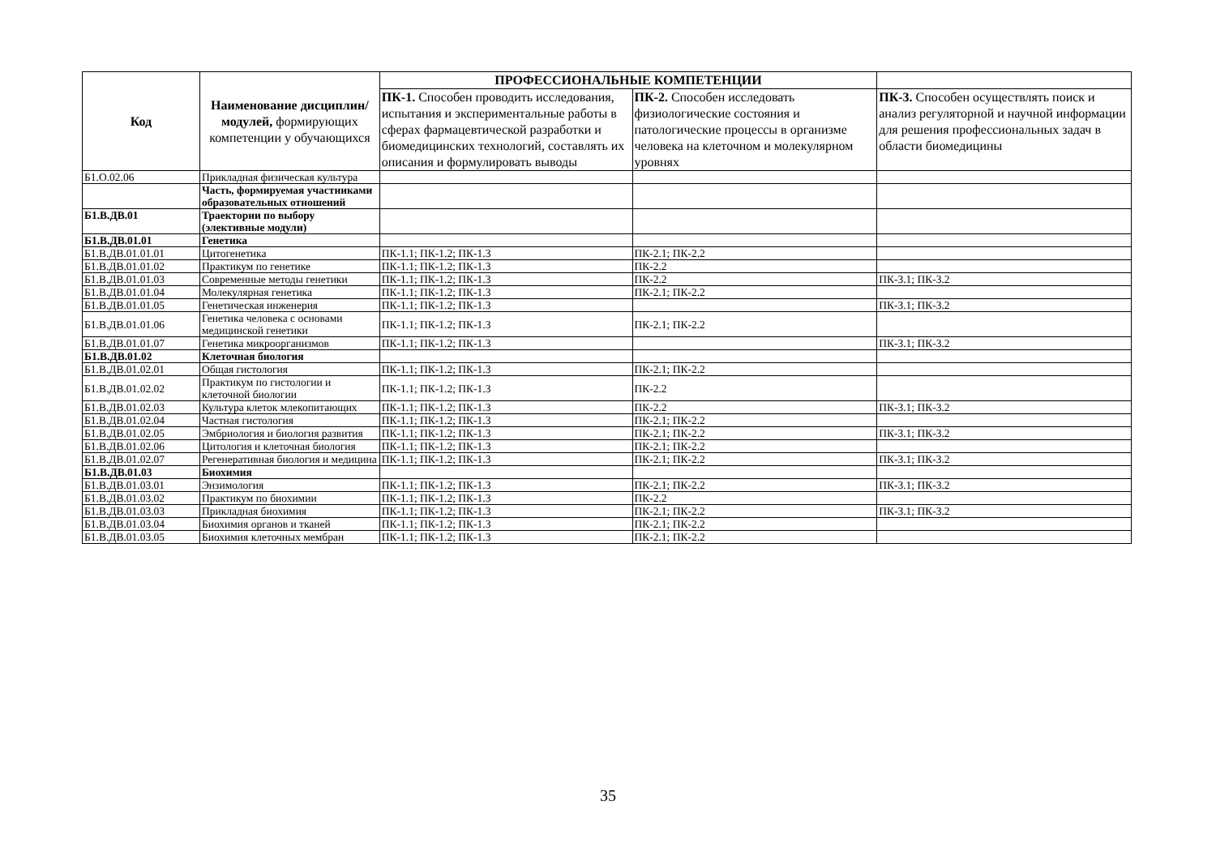| Код | Наименование дисциплин/модулей, формирующих компетенции у обучающихся | ПРОФЕССИОНАЛЬНЫЕ КОМПЕТЕНЦИИ | | |
| --- | --- | --- | --- | --- |
| | | ПК-1. Способен проводить исследования, испытания и экспериментальные работы в сферах фармацевтической разработки и биомедицинских технологий, составлять их описания и формулировать выводы | ПК-2. Способен исследовать физиологические состояния и патологические процессы в организме человека на клеточном и молекулярном уровнях | ПК-3. Способен осуществлять поиск и анализ регуляторной и научной информации для решения профессиональных задач в области биомедицины |
| Б1.О.02.06 | Прикладная физическая культура | | | |
| | Часть, формируемая участниками образовательных отношений | | | |
| Б1.В.ДВ.01 | Траектории по выбору (элективные модули) | | | |
| Б1.В.ДВ.01.01 | Генетика | | | |
| Б1.В.ДВ.01.01.01 | Цитогенетика | ПК-1.1; ПК-1.2; ПК-1.3 | ПК-2.1; ПК-2.2 | |
| Б1.В.ДВ.01.01.02 | Практикум по генетике | ПК-1.1; ПК-1.2; ПК-1.3 | ПК-2.2 | |
| Б1.В.ДВ.01.01.03 | Современные методы генетики | ПК-1.1; ПК-1.2; ПК-1.3 | ПК-2.2 | ПК-3.1; ПК-3.2 |
| Б1.В.ДВ.01.01.04 | Молекулярная генетика | ПК-1.1; ПК-1.2; ПК-1.3 | ПК-2.1; ПК-2.2 | |
| Б1.В.ДВ.01.01.05 | Генетическая инженерия | ПК-1.1; ПК-1.2; ПК-1.3 | | ПК-3.1; ПК-3.2 |
| Б1.В.ДВ.01.01.06 | Генетика человека с основами медицинской генетики | ПК-1.1; ПК-1.2; ПК-1.3 | ПК-2.1; ПК-2.2 | |
| Б1.В.ДВ.01.01.07 | Генетика микроорганизмов | ПК-1.1; ПК-1.2; ПК-1.3 | | ПК-3.1; ПК-3.2 |
| Б1.В.ДВ.01.02 | Клеточная биология | | | |
| Б1.В.ДВ.01.02.01 | Общая гистология | ПК-1.1; ПК-1.2; ПК-1.3 | ПК-2.1; ПК-2.2 | |
| Б1.В.ДВ.01.02.02 | Практикум по гистологии и клеточной биологии | ПК-1.1; ПК-1.2; ПК-1.3 | ПК-2.2 | |
| Б1.В.ДВ.01.02.03 | Культура клеток млекопитающих | ПК-1.1; ПК-1.2; ПК-1.3 | ПК-2.2 | ПК-3.1; ПК-3.2 |
| Б1.В.ДВ.01.02.04 | Частная гистология | ПК-1.1; ПК-1.2; ПК-1.3 | ПК-2.1; ПК-2.2 | |
| Б1.В.ДВ.01.02.05 | Эмбриология и биология развития | ПК-1.1; ПК-1.2; ПК-1.3 | ПК-2.1; ПК-2.2 | ПК-3.1; ПК-3.2 |
| Б1.В.ДВ.01.02.06 | Цитология и клеточная биология | ПК-1.1; ПК-1.2; ПК-1.3 | ПК-2.1; ПК-2.2 | |
| Б1.В.ДВ.01.02.07 | Регенеративная биология и медицина | ПК-1.1; ПК-1.2; ПК-1.3 | ПК-2.1; ПК-2.2 | ПК-3.1; ПК-3.2 |
| Б1.В.ДВ.01.03 | Биохимия | | | |
| Б1.В.ДВ.01.03.01 | Энзимология | ПК-1.1; ПК-1.2; ПК-1.3 | ПК-2.1; ПК-2.2 | ПК-3.1; ПК-3.2 |
| Б1.В.ДВ.01.03.02 | Практикум по биохимии | ПК-1.1; ПК-1.2; ПК-1.3 | ПК-2.2 | |
| Б1.В.ДВ.01.03.03 | Прикладная биохимия | ПК-1.1; ПК-1.2; ПК-1.3 | ПК-2.1; ПК-2.2 | ПК-3.1; ПК-3.2 |
| Б1.В.ДВ.01.03.04 | Биохимия органов и тканей | ПК-1.1; ПК-1.2; ПК-1.3 | ПК-2.1; ПК-2.2 | |
| Б1.В.ДВ.01.03.05 | Биохимия клеточных мембран | ПК-1.1; ПК-1.2; ПК-1.3 | ПК-2.1; ПК-2.2 | |
35